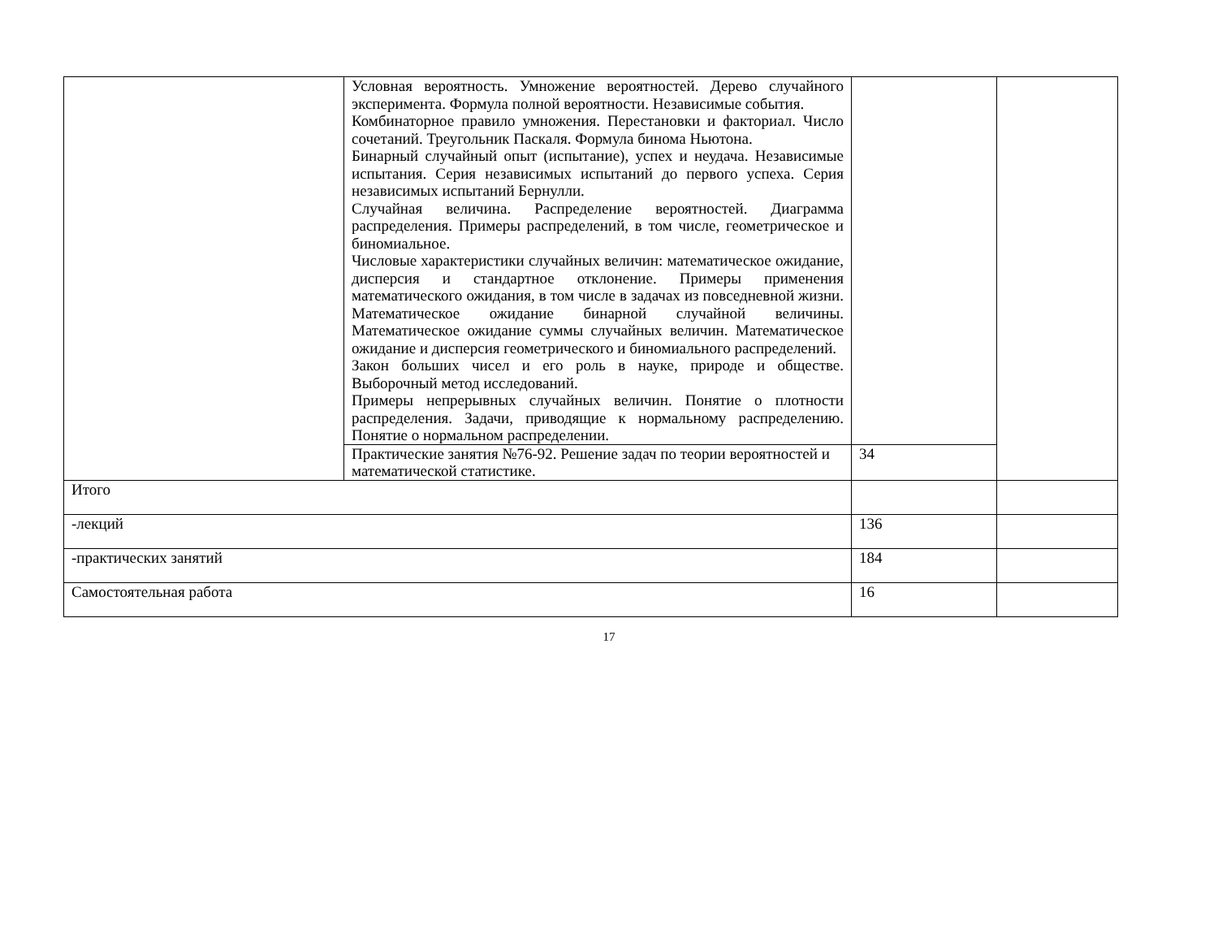| | Условная вероятность. Умножение вероятностей. Дерево случайного эксперимента. Формула полной вероятности. Независимые события. Комбинаторное правило умножения. Перестановки и факториал. Число сочетаний. Треугольник Паскаля. Формула бинома Ньютона. Бинарный случайный опыт (испытание), успех и неудача. Независимые испытания. Серия независимых испытаний до первого успеха. Серия независимых испытаний Бернулли. Случайная величина. Распределение вероятностей. Диаграмма распределения. Примеры распределений, в том числе, геометрическое и биномиальное. Числовые характеристики случайных величин: математическое ожидание, дисперсия и стандартное отклонение. Примеры применения математического ожидания, в том числе в задачах из повседневной жизни. Математическое ожидание бинарной случайной величины. Математическое ожидание суммы случайных величин. Математическое ожидание и дисперсия геометрического и биномиального распределений. Закон больших чисел и его роль в науке, природе и обществе. Выборочный метод исследований. Примеры непрерывных случайных величин. Понятие о плотности распределения. Задачи, приводящие к нормальному распределению. Понятие о нормальном распределении. | | |
| | Практические занятия №76-92. Решение задач по теории вероятностей и математической статистике. | 34 | |
| Итого | | | |
| -лекций | | 136 | |
| -практических занятий | | 184 | |
| Самостоятельная работа | | 16 | |
17